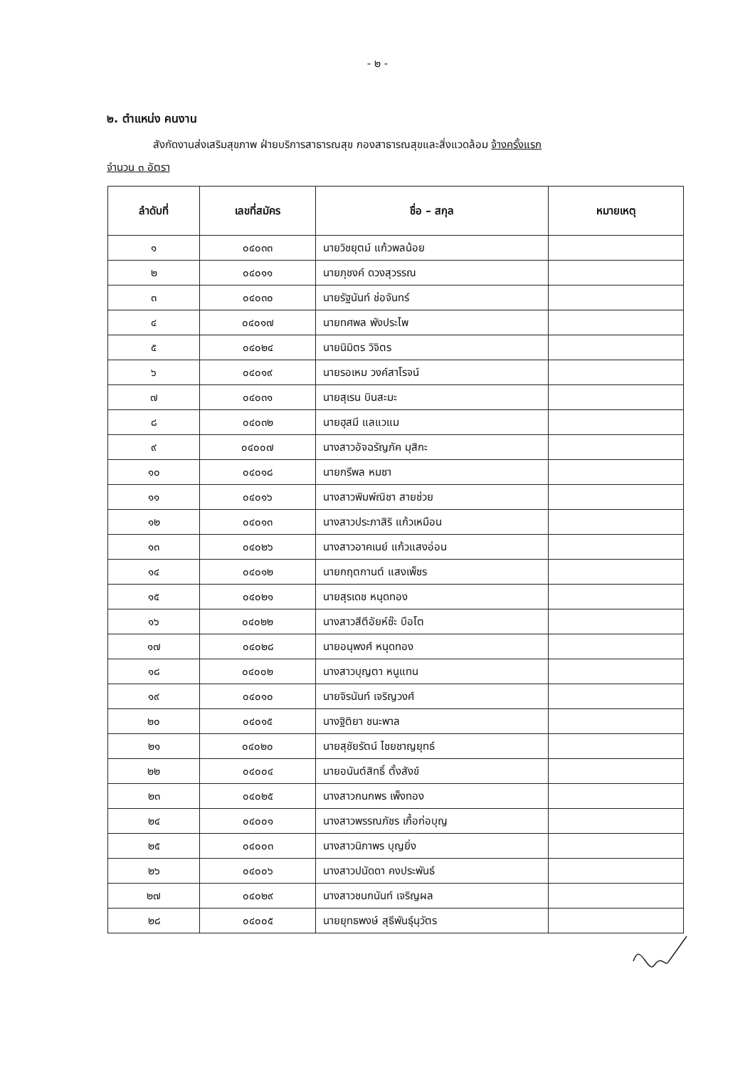- ๒ -
๒. ตำแหน่ง คนงาน
สังกัดงานส่งเสริมสุขภาพ ฝ่ายบริการสาธารณสุข กองสาธารณสุขและสิ่งแวดล้อม จ้างครั้งแรก
จำนวน ๓ อัตรา
| ลำดับที่ | เลขที่สมัคร | ชื่อ – สกุล | หมายเหตุ |
| --- | --- | --- | --- |
| ๑ | ๐๔๐๓๓ | นายวิชยุตม์ แก้วพลน้อย | |
| ๒ | ๐๔๐๑๑ | นายภุชงค์ ดวงสุวรรณ | |
| ๓ | ๐๔๐๓๐ | นายรัฐนันท์ ช่อจันทร์ | |
| ๔ | ๐๔๐๑๗ | นายทศพล พังประไพ | |
| ๕ | ๐๔๐๒๔ | นายนิมิตร วิจิตร | |
| ๖ | ๐๔๐๑๙ | นายรอเหม วงค์สาโรจน์ | |
| ๗ | ๐๔๐๓๑ | นายสุเรน บินสะมะ | |
| ๘ | ๐๔๐๓๒ | นายฮุสมี แลแวแม | |
| ๙ | ๐๔๐๐๗ | นางสาวอัจฉรัญภัค มุสิกะ | |
| ๑๐ | ๐๔๐๑๘ | นายกรีพล หมซา | |
| ๑๑ | ๐๔๐๑๖ | นางสาวพิมพ์ณิชา สายช่วย | |
| ๑๒ | ๐๔๐๑๓ | นางสาวประภาสิริ แก้วเหมือน | |
| ๑๓ | ๐๔๐๒๖ | นางสาวอาคเนย์ แก้วแสงอ่อน | |
| ๑๔ | ๐๔๐๑๒ | นายกฤตกานต์ แสงเพ็ชร | |
| ๑๕ | ๐๔๐๒๑ | นายสุรเดช หนุดทอง | |
| ๑๖ | ๐๔๐๒๒ | นางสาวสีตีอัยห์ซ๊ะ บือโต | |
| ๑๗ | ๐๔๐๒๘ | นายอนุพงศ์ หนุดทอง | |
| ๑๘ | ๐๔๐๐๒ | นางสาวบุญตา หนูแทน | |
| ๑๙ | ๐๔๐๑๐ | นายจิรนันท์ เจริญวงศ์ | |
| ๒๐ | ๐๔๐๑๕ | นางฐิติยา ชนะพาล | |
| ๒๑ | ๐๔๐๒๐ | นายสุชัยรัตน์ ไชยชาญยุทธ์ | |
| ๒๒ | ๐๔๐๐๔ | นายอนันต์สิทธิ์ ตั้งสังข์ | |
| ๒๓ | ๐๔๐๒๕ | นางสาวกนกพร เพ็งทอง | |
| ๒๔ | ๐๔๐๐๑ | นางสาวพรรณภัชร เกื้อก่อบุญ | |
| ๒๕ | ๐๔๐๐๓ | นางสาวนิภาพร บุญยิ่ง | |
| ๒๖ | ๐๔๐๐๖ | นางสาวปนัดดา คงประพันธ์ | |
| ๒๗ | ๐๔๐๒๙ | นางสาวชนกนันท์ เจริญผล | |
| ๒๘ | ๐๔๐๐๕ | นายยุทธพงษ์ สุธีพันธุ์นุวัตร | |